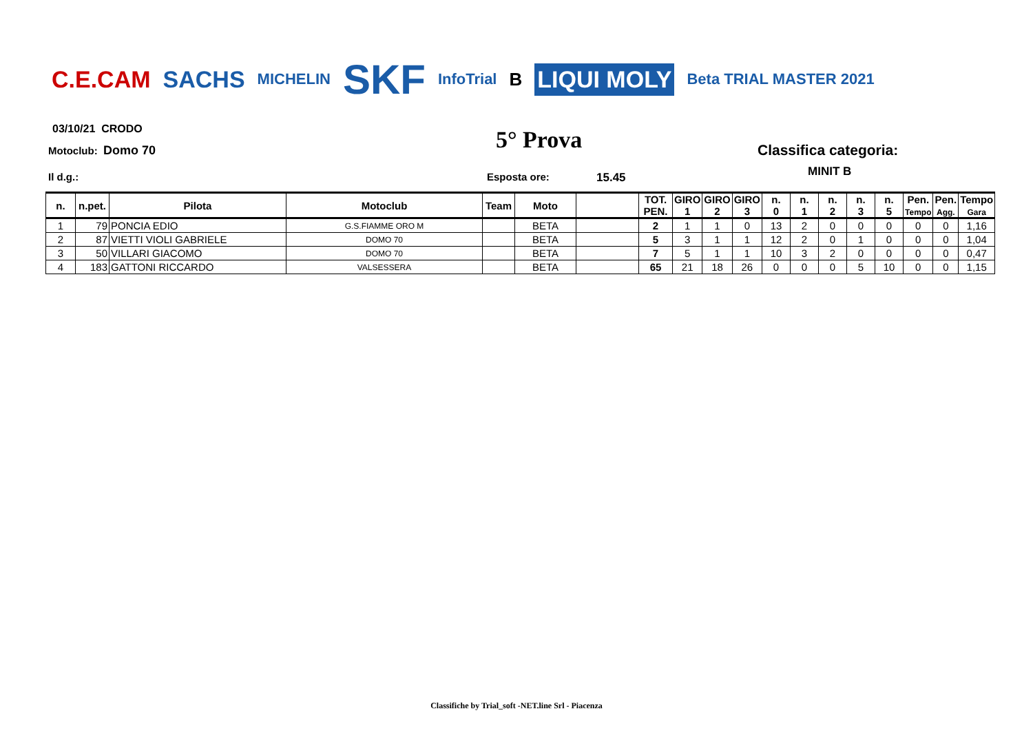C.E.CAM SACHS MICHELIN SKF InfoTrial B LIQUI MOLY Beta TRIAL MASTER 2021
03/10/21 CRODO
Motoclub: Domo 70 5° Prova Classifica categoria:
MINIT B
Il d.g.: Esposta ore: 15.45
| n. | n.pet. | Pilota | Motoclub | Team | Moto | | TOT. PEN. | GIRO 1 | GIRO 2 | GIRO 3 | n. 0 | n. 1 | n. 2 | n. 3 | n. 5 | Pen. Tempo | Pen. Agg. | Tempo Gara |
| --- | --- | --- | --- | --- | --- | --- | --- | --- | --- | --- | --- | --- | --- | --- | --- | --- | --- | --- |
| 1 | 79 | PONCIA EDIO | G.S.FIAMME ORO M | | BETA | | 2 | 1 | 1 | 0 | 13 | 2 | 0 | 0 | 0 | 0 | 0 | 1,16 |
| 2 | 87 | VIETTI VIOLI GABRIELE | DOMO 70 | | BETA | | 5 | 3 | 1 | 1 | 12 | 2 | 0 | 1 | 0 | 0 | 0 | 1,04 |
| 3 | 50 | VILLARI GIACOMO | DOMO 70 | | BETA | | 7 | 5 | 1 | 1 | 10 | 3 | 2 | 0 | 0 | 0 | 0 | 0,47 |
| 4 | 183 | GATTONI RICCARDO | VALSESSERA | | BETA | | 65 | 21 | 18 | 26 | 0 | 0 | 0 | 5 | 10 | 0 | 0 | 1,15 |
Classifiche by Trial_soft -NET.line Srl - Piacenza